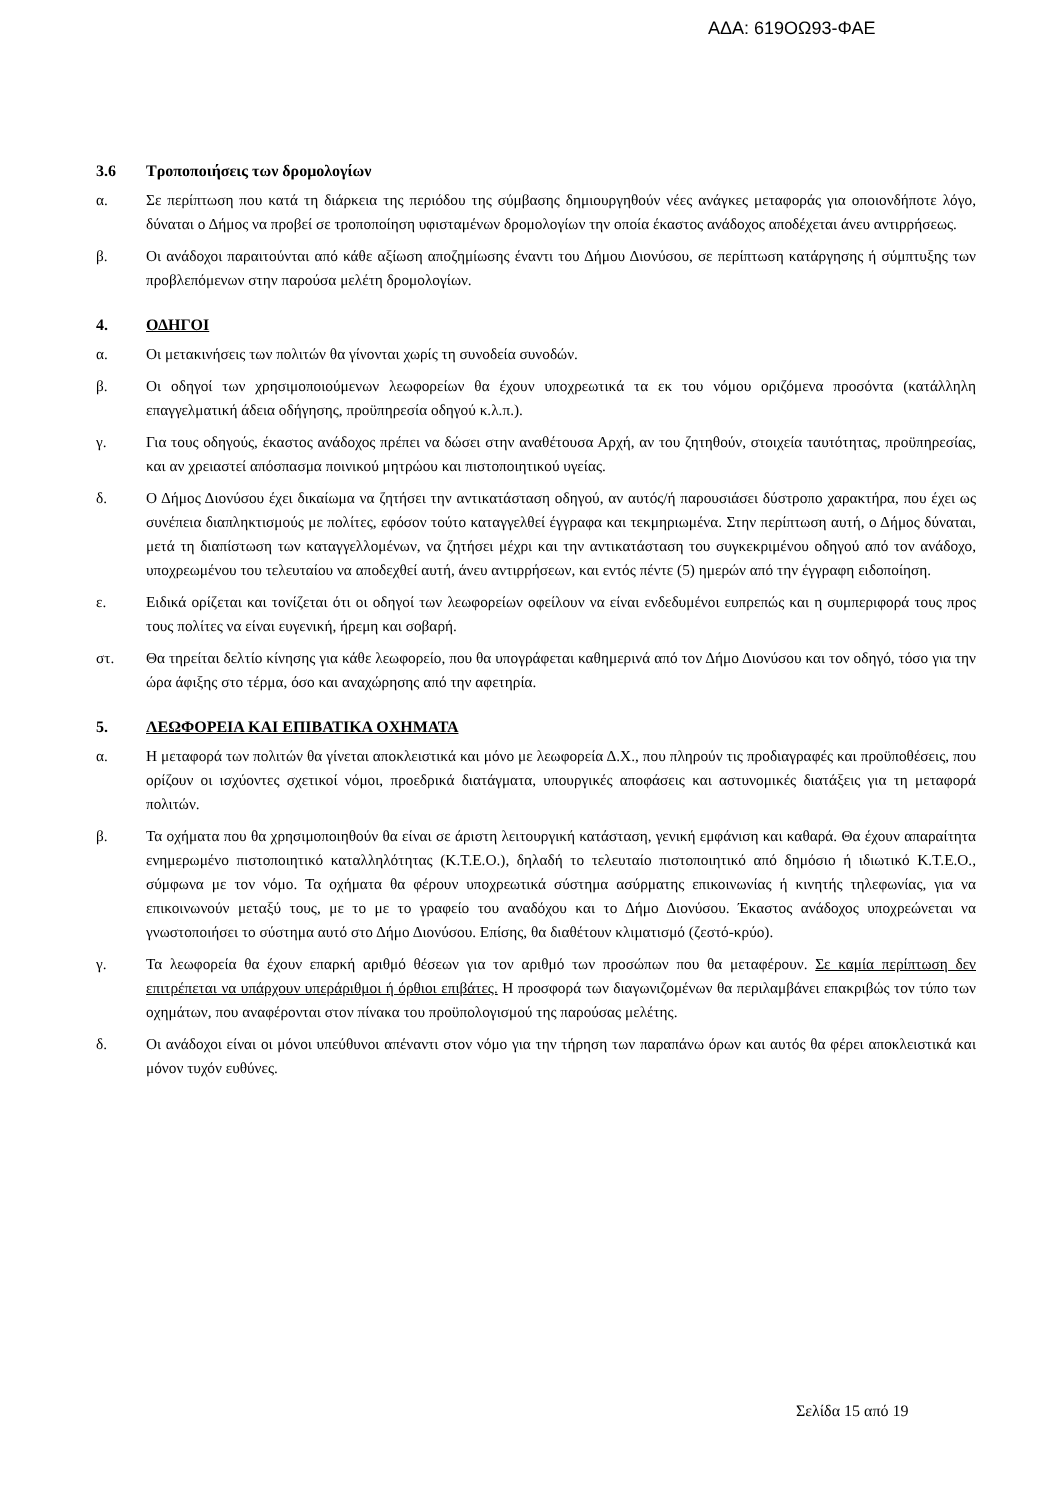ΑΔΑ: 619ΟΩ93-ΦΑΕ
3.6 Τροποποιήσεις των δρομολογίων
α. Σε περίπτωση που κατά τη διάρκεια της περιόδου της σύμβασης δημιουργηθούν νέες ανάγκες μεταφοράς για οποιονδήποτε λόγο, δύναται ο Δήμος να προβεί σε τροποποίηση υφισταμένων δρομολογίων την οποία έκαστος ανάδοχος αποδέχεται άνευ αντιρρήσεως.
β. Οι ανάδοχοι παραιτούνται από κάθε αξίωση αποζημίωσης έναντι του Δήμου Διονύσου, σε περίπτωση κατάργησης ή σύμπτυξης των προβλεπόμενων στην παρούσα μελέτη δρομολογίων.
4. ΟΔΗΓΟΙ
α. Οι μετακινήσεις των πολιτών θα γίνονται χωρίς τη συνοδεία συνοδών.
β. Οι οδηγοί των χρησιμοποιούμενων λεωφορείων θα έχουν υποχρεωτικά τα εκ του νόμου οριζόμενα προσόντα (κατάλληλη επαγγελματική άδεια οδήγησης, προϋπηρεσία οδηγού κ.λ.π.).
γ. Για τους οδηγούς, έκαστος ανάδοχος πρέπει να δώσει στην αναθέτουσα Αρχή, αν του ζητηθούν, στοιχεία ταυτότητας, προϋπηρεσίας, και αν χρειαστεί απόσπασμα ποινικού μητρώου και πιστοποιητικού υγείας.
δ. Ο Δήμος Διονύσου έχει δικαίωμα να ζητήσει την αντικατάσταση οδηγού, αν αυτός/ή παρουσιάσει δύστροπο χαρακτήρα, που έχει ως συνέπεια διαπληκτισμούς με πολίτες, εφόσον τούτο καταγγελθεί έγγραφα και τεκμηριωμένα. Στην περίπτωση αυτή, ο Δήμος δύναται, μετά τη διαπίστωση των καταγγελλομένων, να ζητήσει μέχρι και την αντικατάσταση του συγκεκριμένου οδηγού από τον ανάδοχο, υποχρεωμένου του τελευταίου να αποδεχθεί αυτή, άνευ αντιρρήσεων, και εντός πέντε (5) ημερών από την έγγραφη ειδοποίηση.
ε. Ειδικά ορίζεται και τονίζεται ότι οι οδηγοί των λεωφορείων οφείλουν να είναι ενδεδυμένοι ευπρεπώς και η συμπεριφορά τους προς τους πολίτες να είναι ευγενική, ήρεμη και σοβαρή.
στ. Θα τηρείται δελτίο κίνησης για κάθε λεωφορείο, που θα υπογράφεται καθημερινά από τον Δήμο Διονύσου και τον οδηγό, τόσο για την ώρα άφιξης στο τέρμα, όσο και αναχώρησης από την αφετηρία.
5. ΛΕΩΦΟΡΕΙΑ ΚΑΙ ΕΠΙΒΑΤΙΚΑ ΟΧΗΜΑΤΑ
α. Η μεταφορά των πολιτών θα γίνεται αποκλειστικά και μόνο με λεωφορεία Δ.Χ., που πληρούν τις προδιαγραφές και προϋποθέσεις, που ορίζουν οι ισχύοντες σχετικοί νόμοι, προεδρικά διατάγματα, υπουργικές αποφάσεις και αστυνομικές διατάξεις για τη μεταφορά πολιτών.
β. Τα οχήματα που θα χρησιμοποιηθούν θα είναι σε άριστη λειτουργική κατάσταση, γενική εμφάνιση και καθαρά. Θα έχουν απαραίτητα ενημερωμένο πιστοποιητικό καταλληλότητας (Κ.Τ.Ε.Ο.), δηλαδή το τελευταίο πιστοποιητικό από δημόσιο ή ιδιωτικό Κ.Τ.Ε.Ο., σύμφωνα με τον νόμο. Τα οχήματα θα φέρουν υποχρεωτικά σύστημα ασύρματης επικοινωνίας ή κινητής τηλεφωνίας, για να επικοινωνούν μεταξύ τους, με το με το γραφείο του αναδόχου και το Δήμο Διονύσου. Έκαστος ανάδοχος υποχρεώνεται να γνωστοποιήσει το σύστημα αυτό στο Δήμο Διονύσου. Επίσης, θα διαθέτουν κλιματισμό (ζεστό-κρύο).
γ. Τα λεωφορεία θα έχουν επαρκή αριθμό θέσεων για τον αριθμό των προσώπων που θα μεταφέρουν. Σε καμία περίπτωση δεν επιτρέπεται να υπάρχουν υπεράριθμοι ή όρθιοι επιβάτες. Η προσφορά των διαγωνιζομένων θα περιλαμβάνει επακριβώς τον τύπο των οχημάτων, που αναφέρονται στον πίνακα του προϋπολογισμού της παρούσας μελέτης.
δ. Οι ανάδοχοι είναι οι μόνοι υπεύθυνοι απέναντι στον νόμο για την τήρηση των παραπάνω όρων και αυτός θα φέρει αποκλειστικά και μόνον τυχόν ευθύνες.
Σελίδα 15 από 19